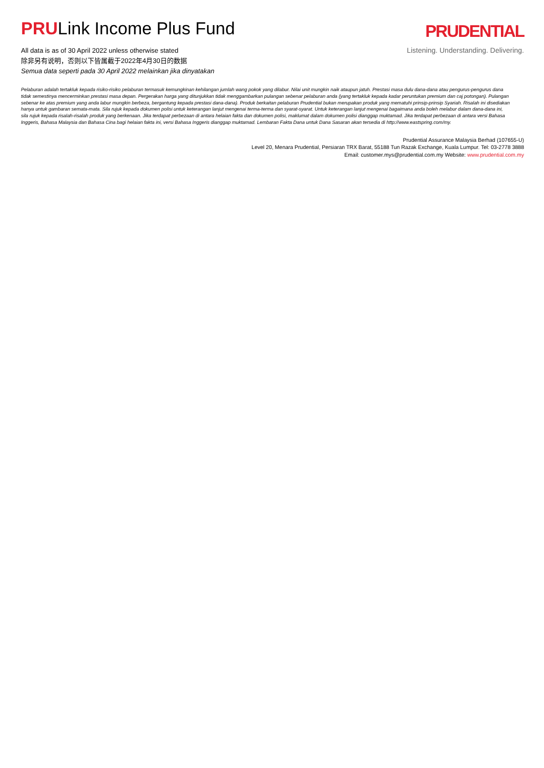PRULink Income Plus Fund
All data is as of 30 April 2022 unless otherwise stated
除非另有说明，否则以下皆属截于2022年4月30日的数据
Semua data seperti pada 30 April 2022 melainkan jika dinyatakan
PRUDENTIAL
Listening. Understanding. Delivering.
Pelaburan adalah tertakluk kepada risiko-risiko pelaburan termasuk kemungkinan kehilangan jumlah wang pokok yang dilabur. Nilai unit mungkin naik ataupun jatuh. Prestasi masa dulu dana-dana atau pengurus-pengurus dana tidak semestinya mencerminkan prestasi masa depan. Pergerakan harga yang ditunjukkan tidak menggambarkan pulangan sebenar pelaburan anda (yang tertakluk kepada kadar peruntukan premium dan caj potongan). Pulangan sebenar ke atas premium yang anda labur mungkin berbeza, bergantung kepada prestasi dana-dana). Produk berkaitan pelaburan Prudential bukan merupakan produk yang mematuhi prinsip-prinsip Syariah. Risalah ini disediakan hanya untuk gambaran semata-mata. Sila rujuk kepada dokumen polisi untuk keterangan lanjut mengenai terma-terma dan syarat-syarat. Untuk keterangan lanjut mengenai bagaimana anda boleh melabur dalam dana-dana ini, sila rujuk kepada risalah-risalah produk yang berkenaan. Jika terdapat perbezaan di antara helaian fakta dan dokumen polisi, maklumat dalam dokumen polisi dianggap muktamad. Jika terdapat perbezaan di antara versi Bahasa Inggeris, Bahasa Malaysia dan Bahasa Cina bagi helaian fakta ini, versi Bahasa Inggeris dianggap muktamad. Lembaran Fakta Dana untuk Dana Sasaran akan tersedia di http://www.eastspring.com/my.
Prudential Assurance Malaysia Berhad (107655-U)
Level 20, Menara Prudential, Persiaran TRX Barat, 55188 Tun Razak Exchange, Kuala Lumpur. Tel: 03-2778 3888
Email: customer.mys@prudential.com.my Website: www.prudential.com.my